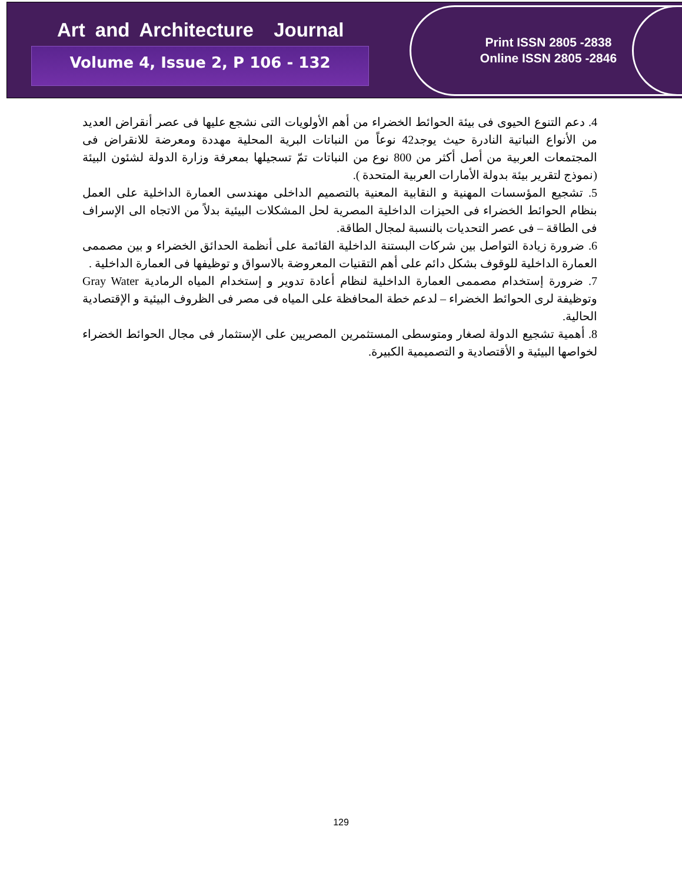Art and Architecture Journal
Volume 4, Issue 2, P 106 - 132
Print ISSN 2805 -2838
Online ISSN 2805 -2846
4. دعم التنوع الحيوى فى بيئة الحوائط الخضراء من أهم الأولويات التى نشجع عليها فى عصر أنقراض العديد من الأنواع النباتية النادرة حيث يوجد42 نوعاً من النباتات البرية المحلية مهددة ومعرضة للانقراض فى المجتمعات العربية من أصل أكثر من 800 نوع من النباتات تمّ تسجيلها بمعرفة وزارة الدولة لشئون البيئة (نموذج لتقرير بيئة بدولة الأمارات العربية المتحدة ).
5. تشجيع المؤسسات المهنية و النقابية المعنية بالتصميم الداخلى مهندسى العمارة الداخلية على العمل بنظام الحوائط الخضراء فى الحيزات الداخلية المصرية لحل المشكلات البيئية بدلاً من الاتجاه الى الإسراف فى الطاقة – فى عصر التحديات بالنسبة لمجال الطاقة.
6. ضرورة زيادة التواصل بين شركات البستنة الداخلية القائمة على أنظمة الحدائق الخضراء و بين مصممى العمارة الداخلية للوقوف بشكل دائم على أهم التقنيات المعروضة بالاسواق و توظيفها فى العمارة الداخلية .
7. ضرورة إستخدام مصممى العمارة الداخلية لنظام أعادة تدوير و إستخدام المياه الرمادية Gray Water وتوظيفة لرى الحوائط الخضراء – لدعم خطة المحافظة على المياه فى مصر فى الظروف البيئية و الإقتصادية الحالية.
8. أهمية تشجيع الدولة لصغار ومتوسطى المستثمرين المصريين على الإستثمار فى مجال الحوائط الخضراء لخواصها البيئية و الأقتصادية و التصميمية الكبيرة.
129